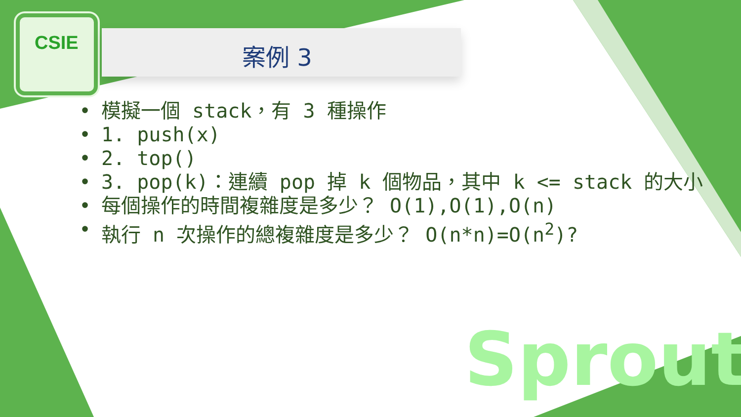CSIE
案例 3
• 模擬一個 stack，有 3 種操作
• 1. push(x)
• 2. top()
• 3. pop(k)：連續 pop 掉 k 個物品，其中 k <= stack 的大小
• 每個操作的時間複雜度是多少？ O(1),O(1),O(n)
• 執行 n 次操作的總複雜度是多少？ O(n*n)=O(n<sup>2</sup>)?
Sprout